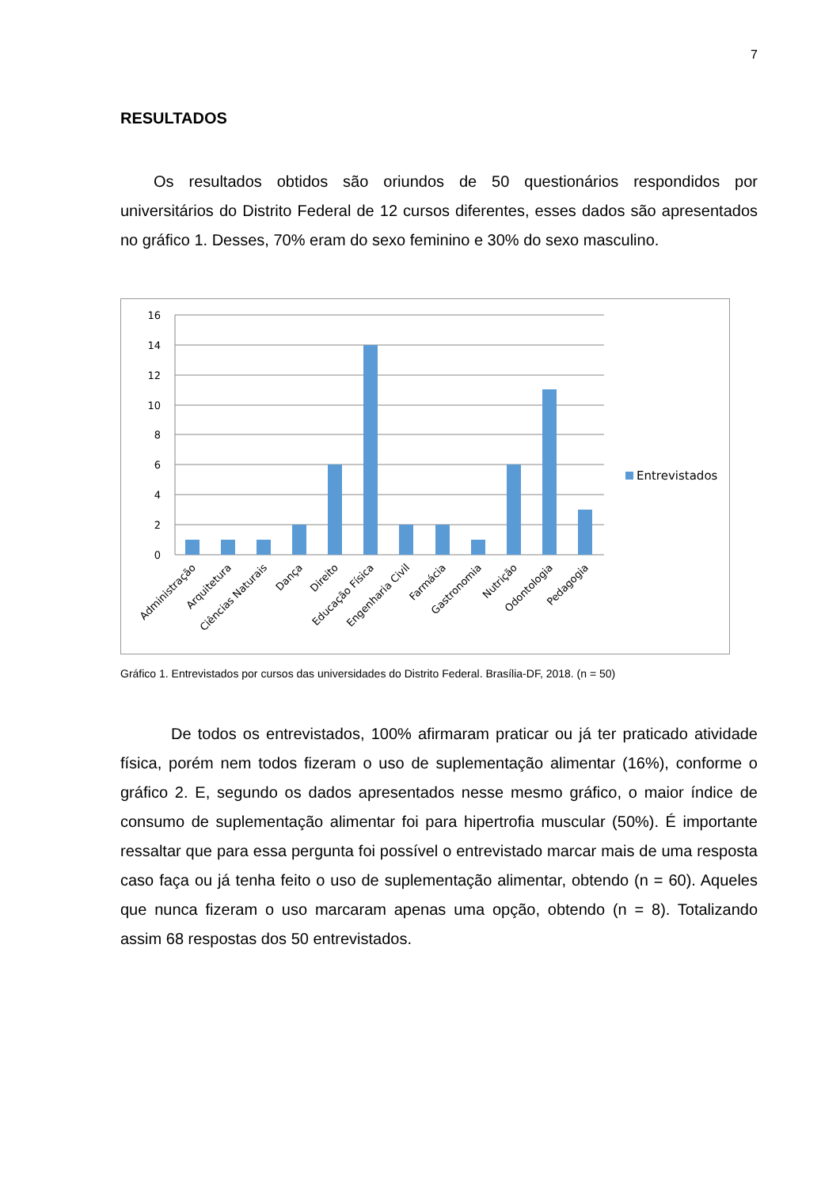7
RESULTADOS
Os resultados obtidos são oriundos de 50 questionários respondidos por universitários do Distrito Federal de 12 cursos diferentes, esses dados são apresentados no gráfico 1. Desses, 70% eram do sexo feminino e 30% do sexo masculino.
16
14
12
10
8
6
4
2
0
Administração
Arquitetura
Ciências Naturais
Dança
Direito
Educação Física
Engenharia Civil
Farmácia
Gastronomia
Nutrição
Odontologia
Pedagogia
Entrevistados
Gráfico 1. Entrevistados por cursos das universidades do Distrito Federal. Brasília-DF, 2018. (n = 50)
De todos os entrevistados, 100% afirmaram praticar ou já ter praticado atividade física, porém nem todos fizeram o uso de suplementação alimentar (16%), conforme o gráfico 2. E, segundo os dados apresentados nesse mesmo gráfico, o maior índice de consumo de suplementação alimentar foi para hipertrofia muscular (50%). É importante ressaltar que para essa pergunta foi possível o entrevistado marcar mais de uma resposta caso faça ou já tenha feito o uso de suplementação alimentar, obtendo (n = 60). Aqueles que nunca fizeram o uso marcaram apenas uma opção, obtendo (n = 8). Totalizando assim 68 respostas dos 50 entrevistados.